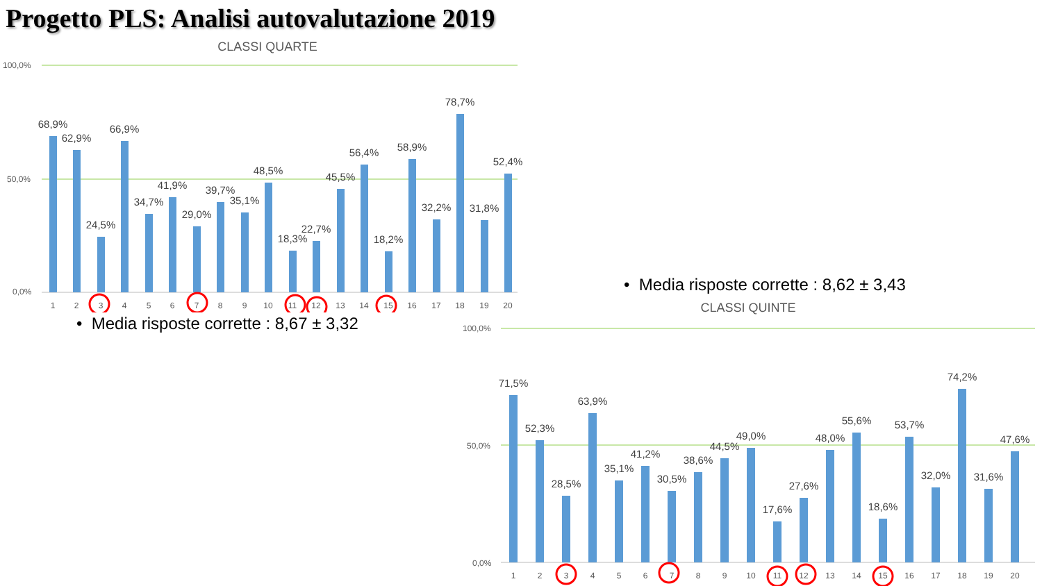Progetto PLS: Analisi autovalutazione 2019
CLASSI QUARTE
100,0%
50,0%
0,0%
68,9%
62,9%
24,5%
66,9%
34,7%
41,9%
29,0%
39,7%
35,1%
48,5%
18,3%
22,7%
45,5%
56,4%
18,2%
58,9%
32,2%
78,7%
31,8%
52,4%
1
2
3
4
5
6
7
8
9
10
11
12
13
14
15
16
17
18
19
20
• Media risposte corrette : 8,67 ± 3,32
• Media risposte corrette : 8,62 ± 3,43
CLASSI QUINTE
100,0%
50,0%
0,0%
71,5%
52,3%
28,5%
63,9%
35,1%
41,2%
30,5%
38,6%
44,5%
49,0%
17,6%
27,6%
48,0%
55,6%
18,6%
53,7%
32,0%
74,2%
31,6%
47,6%
1
2
3
4
5
6
7
8
9
10
11
12
13
14
15
16
17
18
19
20